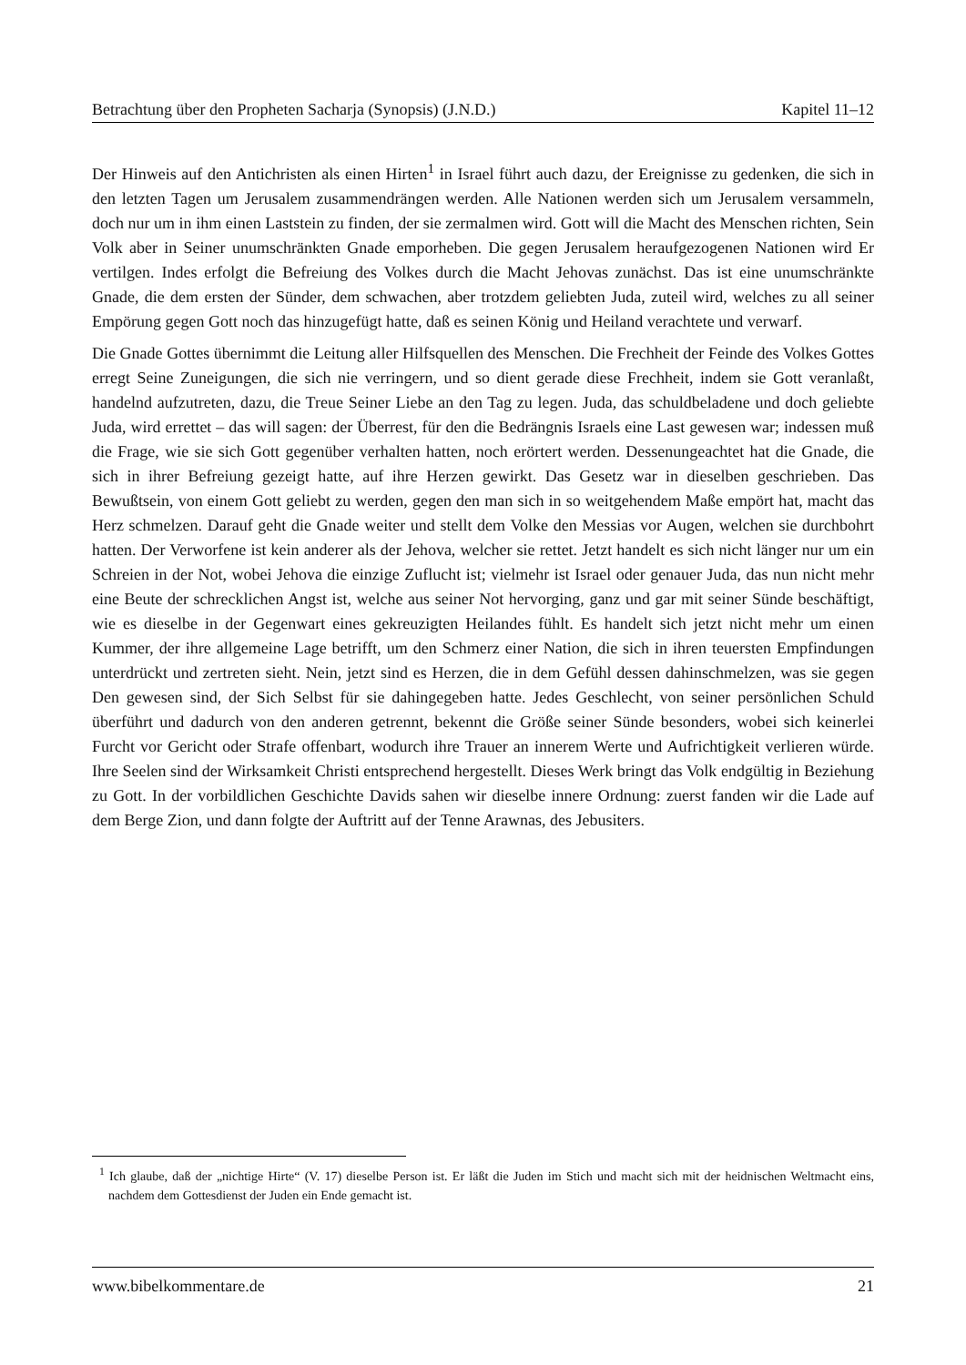Betrachtung über den Propheten Sacharja (Synopsis) (J.N.D.) Kapitel 11–12
Der Hinweis auf den Antichristen als einen Hirten<sup>1</sup> in Israel führt auch dazu, der Ereignisse zu gedenken, die sich in den letzten Tagen um Jerusalem zusammendrängen werden. Alle Nationen werden sich um Jerusalem versammeln, doch nur um in ihm einen Laststein zu finden, der sie zermalmen wird. Gott will die Macht des Menschen richten, Sein Volk aber in Seiner unumschränkten Gnade emporheben. Die gegen Jerusalem heraufgezogenen Nationen wird Er vertilgen. Indes erfolgt die Befreiung des Volkes durch die Macht Jehovas zunächst. Das ist eine unumschränkte Gnade, die dem ersten der Sünder, dem schwachen, aber trotzdem geliebten Juda, zuteil wird, welches zu all seiner Empörung gegen Gott noch das hinzugefügt hatte, daß es seinen König und Heiland verachtete und verwarf.
Die Gnade Gottes übernimmt die Leitung aller Hilfsquellen des Menschen. Die Frechheit der Feinde des Volkes Gottes erregt Seine Zuneigungen, die sich nie verringern, und so dient gerade diese Frechheit, indem sie Gott veranlaßt, handelnd aufzutreten, dazu, die Treue Seiner Liebe an den Tag zu legen. Juda, das schuldbeladene und doch geliebte Juda, wird errettet – das will sagen: der Überrest, für den die Bedrängnis Israels eine Last gewesen war; indessen muß die Frage, wie sie sich Gott gegenüber verhalten hatten, noch erörtert werden. Dessenungeachtet hat die Gnade, die sich in ihrer Befreiung gezeigt hatte, auf ihre Herzen gewirkt. Das Gesetz war in dieselben geschrieben. Das Bewußtsein, von einem Gott geliebt zu werden, gegen den man sich in so weitgehendem Maße empört hat, macht das Herz schmelzen. Darauf geht die Gnade weiter und stellt dem Volke den Messias vor Augen, welchen sie durchbohrt hatten. Der Verworfene ist kein anderer als der Jehova, welcher sie rettet. Jetzt handelt es sich nicht länger nur um ein Schreien in der Not, wobei Jehova die einzige Zuflucht ist; vielmehr ist Israel oder genauer Juda, das nun nicht mehr eine Beute der schrecklichen Angst ist, welche aus seiner Not hervorging, ganz und gar mit seiner Sünde beschäftigt, wie es dieselbe in der Gegenwart eines gekreuzigten Heilandes fühlt. Es handelt sich jetzt nicht mehr um einen Kummer, der ihre allgemeine Lage betrifft, um den Schmerz einer Nation, die sich in ihren teuersten Empfindungen unterdrückt und zertreten sieht. Nein, jetzt sind es Herzen, die in dem Gefühl dessen dahinschmelzen, was sie gegen Den gewesen sind, der Sich Selbst für sie dahingegeben hatte. Jedes Geschlecht, von seiner persönlichen Schuld überführt und dadurch von den anderen getrennt, bekennt die Größe seiner Sünde besonders, wobei sich keinerlei Furcht vor Gericht oder Strafe offenbart, wodurch ihre Trauer an innerem Werte und Aufrichtigkeit verlieren würde. Ihre Seelen sind der Wirksamkeit Christi entsprechend hergestellt. Dieses Werk bringt das Volk endgültig in Beziehung zu Gott. In der vorbildlichen Geschichte Davids sahen wir dieselbe innere Ordnung: zuerst fanden wir die Lade auf dem Berge Zion, und dann folgte der Auftritt auf der Tenne Arawnas, des Jebusiters.
<sup>1</sup> Ich glaube, daß der „nichtige Hirte“ (V. 17) dieselbe Person ist. Er läßt die Juden im Stich und macht sich mit der heidnischen Weltmacht eins, nachdem dem Gottesdienst der Juden ein Ende gemacht ist.
www.bibelkommentare.de 21